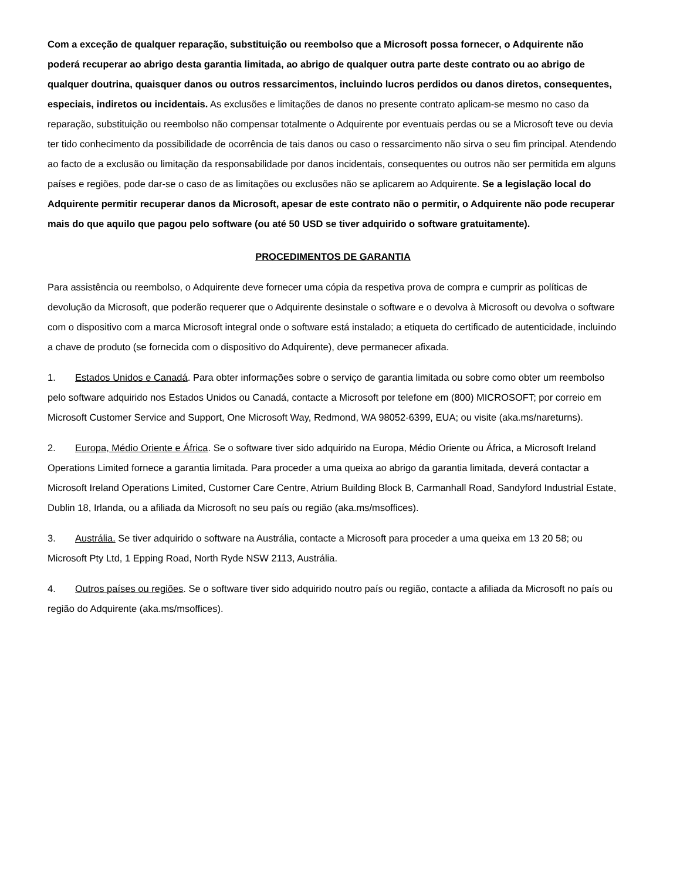Com a exceção de qualquer reparação, substituição ou reembolso que a Microsoft possa fornecer, o Adquirente não poderá recuperar ao abrigo desta garantia limitada, ao abrigo de qualquer outra parte deste contrato ou ao abrigo de qualquer doutrina, quaisquer danos ou outros ressarcimentos, incluindo lucros perdidos ou danos diretos, consequentes, especiais, indiretos ou incidentais. As exclusões e limitações de danos no presente contrato aplicam-se mesmo no caso da reparação, substituição ou reembolso não compensar totalmente o Adquirente por eventuais perdas ou se a Microsoft teve ou devia ter tido conhecimento da possibilidade de ocorrência de tais danos ou caso o ressarcimento não sirva o seu fim principal. Atendendo ao facto de a exclusão ou limitação da responsabilidade por danos incidentais, consequentes ou outros não ser permitida em alguns países e regiões, pode dar-se o caso de as limitações ou exclusões não se aplicarem ao Adquirente. Se a legislação local do Adquirente permitir recuperar danos da Microsoft, apesar de este contrato não o permitir, o Adquirente não pode recuperar mais do que aquilo que pagou pelo software (ou até 50 USD se tiver adquirido o software gratuitamente).
PROCEDIMENTOS DE GARANTIA
Para assistência ou reembolso, o Adquirente deve fornecer uma cópia da respetiva prova de compra e cumprir as políticas de devolução da Microsoft, que poderão requerer que o Adquirente desinstale o software e o devolva à Microsoft ou devolva o software com o dispositivo com a marca Microsoft integral onde o software está instalado; a etiqueta do certificado de autenticidade, incluindo a chave de produto (se fornecida com o dispositivo do Adquirente), deve permanecer afixada.
1. Estados Unidos e Canadá. Para obter informações sobre o serviço de garantia limitada ou sobre como obter um reembolso pelo software adquirido nos Estados Unidos ou Canadá, contacte a Microsoft por telefone em (800) MICROSOFT; por correio em Microsoft Customer Service and Support, One Microsoft Way, Redmond, WA 98052-6399, EUA; ou visite (aka.ms/nareturns).
2. Europa, Médio Oriente e África. Se o software tiver sido adquirido na Europa, Médio Oriente ou África, a Microsoft Ireland Operations Limited fornece a garantia limitada. Para proceder a uma queixa ao abrigo da garantia limitada, deverá contactar a Microsoft Ireland Operations Limited, Customer Care Centre, Atrium Building Block B, Carmanhall Road, Sandyford Industrial Estate, Dublin 18, Irlanda, ou a afiliada da Microsoft no seu país ou região (aka.ms/msoffices).
3. Austrália. Se tiver adquirido o software na Austrália, contacte a Microsoft para proceder a uma queixa em 13 20 58; ou Microsoft Pty Ltd, 1 Epping Road, North Ryde NSW 2113, Austrália.
4. Outros países ou regiões. Se o software tiver sido adquirido noutro país ou região, contacte a afiliada da Microsoft no país ou região do Adquirente (aka.ms/msoffices).